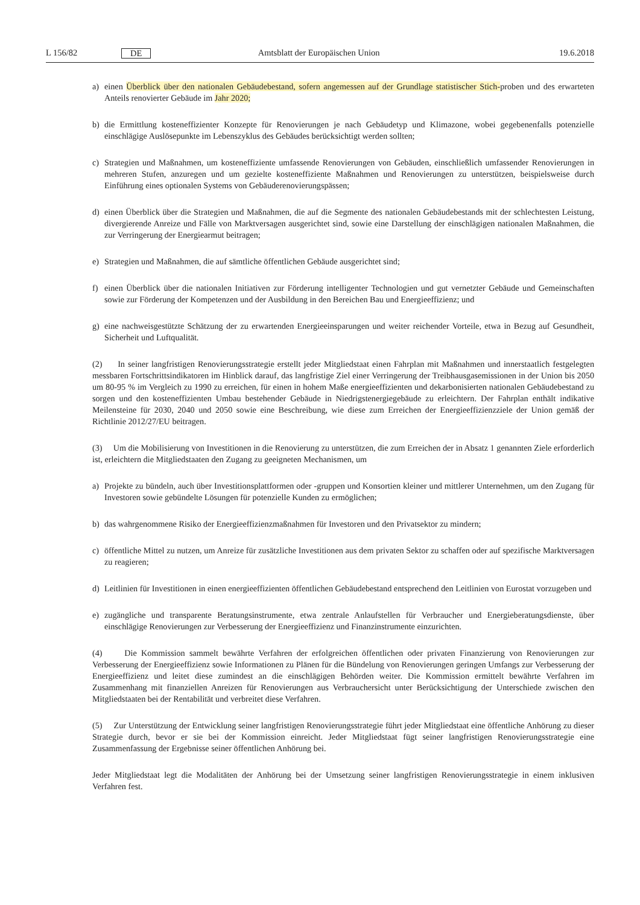L 156/82 DE Amtsblatt der Europäischen Union 19.6.2018
a) einen Überblick über den nationalen Gebäudebestand, sofern angemessen auf der Grundlage statistischer Stich-proben und des erwarteten Anteils renovierter Gebäude im Jahr 2020;
b) die Ermittlung kosteneffizienter Konzepte für Renovierungen je nach Gebäudetyp und Klimazone, wobei gegebenenfalls potenzielle einschlägige Auslösepunkte im Lebenszyklus des Gebäudes berücksichtigt werden sollten;
c) Strategien und Maßnahmen, um kosteneffiziente umfassende Renovierungen von Gebäuden, einschließlich umfassender Renovierungen in mehreren Stufen, anzuregen und um gezielte kosteneffiziente Maßnahmen und Renovierungen zu unterstützen, beispielsweise durch Einführung eines optionalen Systems von Gebäuderenovierungspässen;
d) einen Überblick über die Strategien und Maßnahmen, die auf die Segmente des nationalen Gebäudebestands mit der schlechtesten Leistung, divergierende Anreize und Fälle von Marktversagen ausgerichtet sind, sowie eine Darstellung der einschlägigen nationalen Maßnahmen, die zur Verringerung der Energiearmut beitragen;
e) Strategien und Maßnahmen, die auf sämtliche öffentlichen Gebäude ausgerichtet sind;
f) einen Überblick über die nationalen Initiativen zur Förderung intelligenter Technologien und gut vernetzter Gebäude und Gemeinschaften sowie zur Förderung der Kompetenzen und der Ausbildung in den Bereichen Bau und Energieeffizienz; und
g) eine nachweisgestützte Schätzung der zu erwartenden Energieeinsparungen und weiter reichender Vorteile, etwa in Bezug auf Gesundheit, Sicherheit und Luftqualität.
(2) In seiner langfristigen Renovierungsstrategie erstellt jeder Mitgliedstaat einen Fahrplan mit Maßnahmen und innerstaatlich festgelegten messbaren Fortschrittsindikatoren im Hinblick darauf, das langfristige Ziel einer Verringerung der Treibhausgasemissionen in der Union bis 2050 um 80-95 % im Vergleich zu 1990 zu erreichen, für einen in hohem Maße energieeffizienten und dekarbonisierten nationalen Gebäudebestand zu sorgen und den kosteneffizienten Umbau bestehender Gebäude in Niedrigstenergiegebäude zu erleichtern. Der Fahrplan enthält indikative Meilensteine für 2030, 2040 und 2050 sowie eine Beschreibung, wie diese zum Erreichen der Energieeffizienzziele der Union gemäß der Richtlinie 2012/27/EU beitragen.
(3) Um die Mobilisierung von Investitionen in die Renovierung zu unterstützen, die zum Erreichen der in Absatz 1 genannten Ziele erforderlich ist, erleichtern die Mitgliedstaaten den Zugang zu geeigneten Mechanismen, um
a) Projekte zu bündeln, auch über Investitionsplattformen oder -gruppen und Konsortien kleiner und mittlerer Unternehmen, um den Zugang für Investoren sowie gebündelte Lösungen für potenzielle Kunden zu ermöglichen;
b) das wahrgenommene Risiko der Energieeffizienzmaßnahmen für Investoren und den Privatsektor zu mindern;
c) öffentliche Mittel zu nutzen, um Anreize für zusätzliche Investitionen aus dem privaten Sektor zu schaffen oder auf spezifische Marktversagen zu reagieren;
d) Leitlinien für Investitionen in einen energieeffizienten öffentlichen Gebäudebestand entsprechend den Leitlinien von Eurostat vorzugeben und
e) zugängliche und transparente Beratungsinstrumente, etwa zentrale Anlaufstellen für Verbraucher und Energieberatungsdienste, über einschlägige Renovierungen zur Verbesserung der Energieeffizienz und Finanzinstrumente einzurichten.
(4) Die Kommission sammelt bewährte Verfahren der erfolgreichen öffentlichen oder privaten Finanzierung von Renovierungen zur Verbesserung der Energieeffizienz sowie Informationen zu Plänen für die Bündelung von Renovierungen geringen Umfangs zur Verbesserung der Energieeffizienz und leitet diese zumindest an die einschlägigen Behörden weiter. Die Kommission ermittelt bewährte Verfahren im Zusammenhang mit finanziellen Anreizen für Renovierungen aus Verbrauchersicht unter Berücksichtigung der Unterschiede zwischen den Mitgliedstaaten bei der Rentabilität und verbreitet diese Verfahren.
(5) Zur Unterstützung der Entwicklung seiner langfristigen Renovierungsstrategie führt jeder Mitgliedstaat eine öffentliche Anhörung zu dieser Strategie durch, bevor er sie bei der Kommission einreicht. Jeder Mitgliedstaat fügt seiner langfristigen Renovierungsstrategie eine Zusammenfassung der Ergebnisse seiner öffentlichen Anhörung bei.
Jeder Mitgliedstaat legt die Modalitäten der Anhörung bei der Umsetzung seiner langfristigen Renovierungsstrategie in einem inklusiven Verfahren fest.